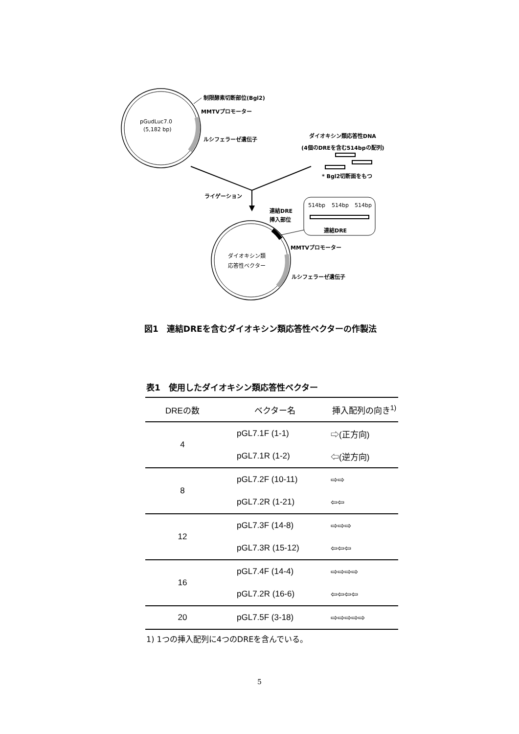pGudLuc7.0
(5,182 bp)
制限酵素切断部位(Bgl2)
MMTVプロモーター
ルシフェラーゼ遺伝子
ダイオキシン類応答性DNA
(4個のDREを含む514bpの配列)
* Bgl2切断面をもつ
ライゲーション
連結DRE
挿入部位
514bp
514bp
514bp
連結DRE
ダイオキシン類
応答性ベクター
MMTVプロモーター
ルシフェラーゼ遺伝子
図1　連結DREを含むダイオキシン類応答性ベクターの作製法
表1　使用したダイオキシン類応答性ベクター
| DREの数 | ベクター名 | 挿入配列の向き<sup>1)</sup> |
| --- | --- | --- |
| 4 | pGL7.1F (1-1) | ⇨(正方向) |
| | pGL7.1R (1-2) | ⇦(逆方向) |
| 8 | pGL7.2F (10-11) | ⇨⇨ |
| | pGL7.2R (1-21) | ⇦⇦ |
| 12 | pGL7.3F (14-8) | ⇨⇨⇨ |
| | pGL7.3R (15-12) | ⇦⇦⇦ |
| 16 | pGL7.4F (14-4) | ⇨⇨⇨⇨ |
| | pGL7.2R (16-6) | ⇦⇦⇦⇦ |
| 20 | pGL7.5F (3-18) | ⇨⇨⇨⇨⇨ |
1) 1つの挿入配列に4つのDREを含んでいる。
5